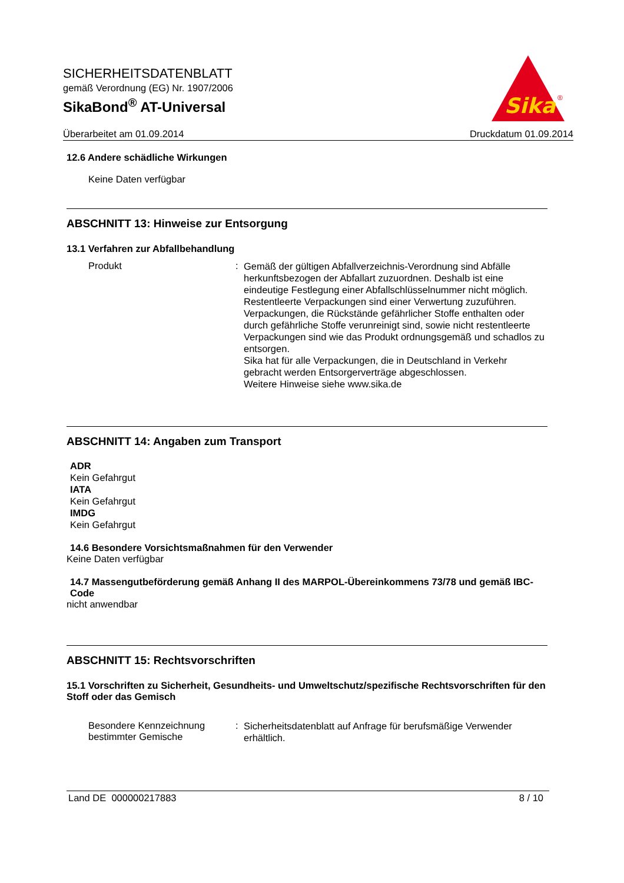SICHERHEITSDATENBLATT
gemäß Verordnung (EG) Nr. 1907/2006
SikaBond<sup>®</sup> AT-Universal
Sika
®
Überarbeitet am 01.09.2014 Druckdatum 01.09.2014
12.6 Andere schädliche Wirkungen
Keine Daten verfügbar
ABSCHNITT 13: Hinweise zur Entsorgung
13.1 Verfahren zur Abfallbehandlung
Produkt :
Gemäß der gültigen Abfallverzeichnis-Verordnung sind Abfälle herkunftsbezogen der Abfallart zuzuordnen. Deshalb ist eine eindeutige Festlegung einer Abfallschlüsselnummer nicht möglich.
Restentleerte Verpackungen sind einer Verwertung zuzuführen.
Verpackungen, die Rückstände gefährlicher Stoffe enthalten oder durch gefährliche Stoffe verunreinigt sind, sowie nicht restentleerte Verpackungen sind wie das Produkt ordnungsgemäß und schadlos zu entsorgen.
Sika hat für alle Verpackungen, die in Deutschland in Verkehr gebracht werden Entsorgerverträge abgeschlossen.
Weitere Hinweise siehe www.sika.de
ABSCHNITT 14: Angaben zum Transport
ADR
Kein Gefahrgut
IATA
Kein Gefahrgut
IMDG
Kein Gefahrgut
14.6 Besondere Vorsichtsmaßnahmen für den Verwender
Keine Daten verfügbar
14.7 Massengutbeförderung gemäß Anhang II des MARPOL-Übereinkommens 73/78 und gemäß IBC-Code
nicht anwendbar
ABSCHNITT 15: Rechtsvorschriften
15.1 Vorschriften zu Sicherheit, Gesundheits- und Umweltschutz/spezifische Rechtsvorschriften für den Stoff oder das Gemisch
Besondere Kennzeichnung bestimmter Gemische
:
Sicherheitsdatenblatt auf Anfrage für berufsmäßige Verwender erhältlich.
Land DE 000000217883 8 / 10